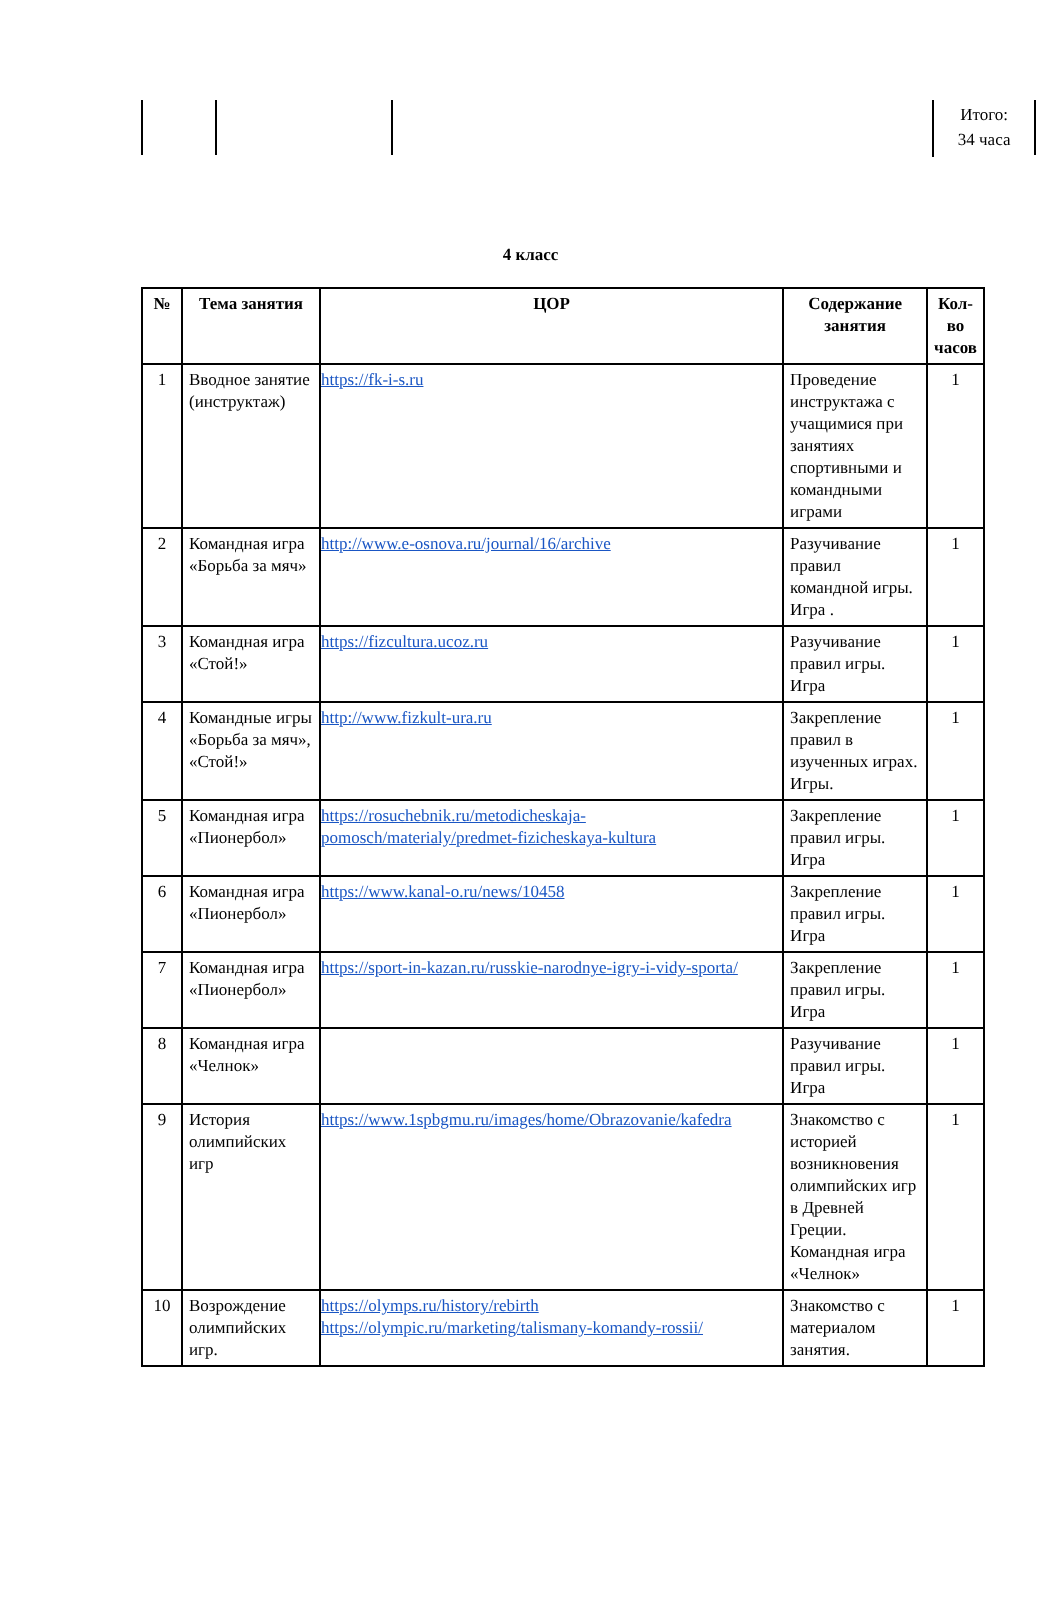Итого:
34 часа
4 класс
| № | Тема занятия | ЦОР | Содержание занятия | Кол-во часов |
| --- | --- | --- | --- | --- |
| 1 | Вводное занятие (инструктаж) | https://fk-i-s.ru | Проведение инструктажа с учащимися при занятиях спортивными и командными играми | 1 |
| 2 | Командная игра «Борьба за мяч» | http://www.e-osnova.ru/journal/16/archive | Разучивание правил командной игры. Игра . | 1 |
| 3 | Командная игра «Стой!» | https://fizcultura.ucoz.ru | Разучивание правил игры. Игра | 1 |
| 4 | Командные игры «Борьба за мяч», «Стой!» | http://www.fizkult-ura.ru | Закрепление правил в изученных играх. Игры. | 1 |
| 5 | Командная игра «Пионербол» | https://rosuchebnik.ru/metodicheskaja-pomosch/materialy/predmet-fizicheskaya-kultura | Закрепление правил игры. Игра | 1 |
| 6 | Командная игра «Пионербол» | https://www.kanal-o.ru/news/10458 | Закрепление правил игры. Игра | 1 |
| 7 | Командная игра «Пионербол» | https://sport-in-kazan.ru/russkie-narodnye-igry-i-vidy-sporta/ | Закрепление правил игры. Игра | 1 |
| 8 | Командная игра «Челнок» | | Разучивание правил игры. Игра | 1 |
| 9 | История олимпийских игр | https://www.1spbgmu.ru/images/home/Obrazovanie/kafedra | Знакомство с историей возникновения олимпийских игр в Древней Греции. Командная игра «Челнок» | 1 |
| 10 | Возрождение олимпийских игр. | https://olymps.ru/history/rebirth https://olympic.ru/marketing/talismany-komandy-rossii/ | Знакомство с материалом занятия. | 1 |